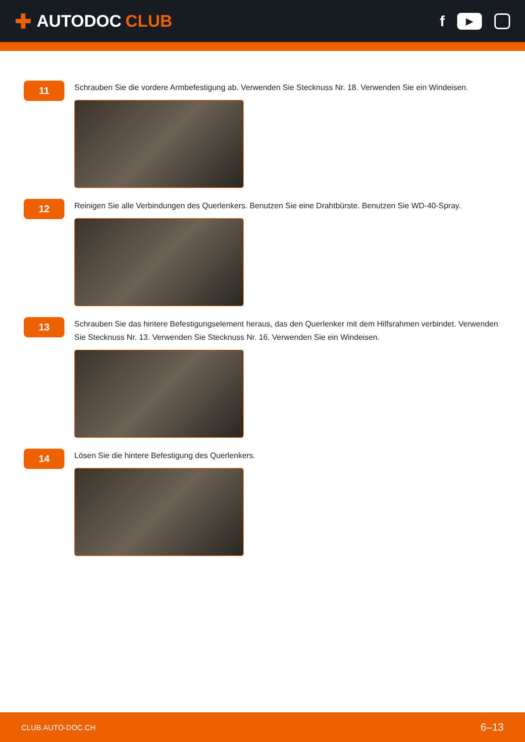✚ AUTODOC CLUB f ▶
11
Schrauben Sie die vordere Armbefestigung ab. Verwenden Sie Stecknuss Nr. 18. Verwenden Sie ein Windeisen.
12
Reinigen Sie alle Verbindungen des Querlenkers. Benutzen Sie eine Drahtbürste. Benutzen Sie WD-40-Spray.
13
Schrauben Sie das hintere Befestigungselement heraus, das den Querlenker mit dem Hilfsrahmen verbindet. Verwenden Sie Stecknuss Nr. 13. Verwenden Sie Stecknuss Nr. 16. Verwenden Sie ein Windeisen.
14
Lösen Sie die hintere Befestigung des Querlenkers.
CLUB.AUTO-DOC.CH 6–13